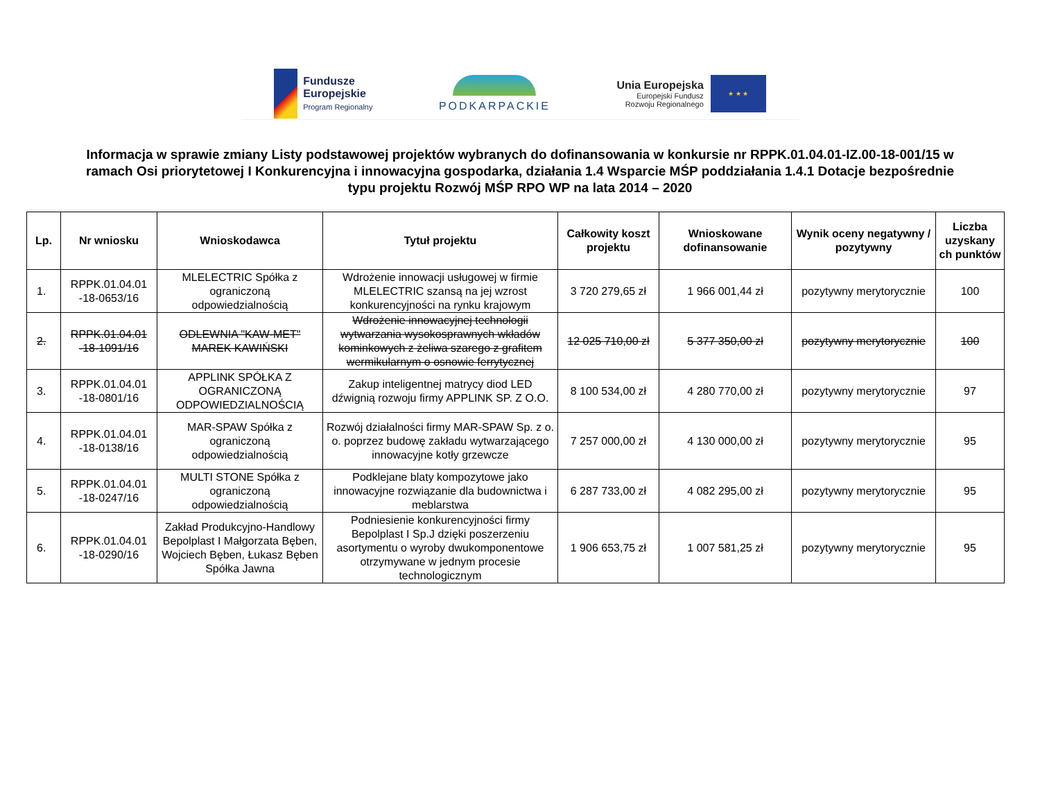Fundusze
Europejskie
Program Regionalny
PODKARPACKIE
Unia Europejska
Europejski Fundusz
Rozwoju Regionalnego
★ ★ ★
Informacja w sprawie zmiany Listy podstawowej projektów wybranych do dofinansowania w konkursie nr RPPK.01.04.01-IZ.00-18-001/15 w ramach Osi priorytetowej I Konkurencyjna i innowacyjna gospodarka, działania 1.4 Wsparcie MŚP poddziałania 1.4.1 Dotacje bezpośrednie typu projektu Rozwój MŚP RPO WP na lata 2014 – 2020
| Lp. | Nr wniosku | Wnioskodawca | Tytuł projektu | Całkowity koszt projektu | Wnioskowane dofinansowanie | Wynik oceny negatywny / pozytywny | Liczba uzyskany ch punktów |
| --- | --- | --- | --- | --- | --- | --- | --- |
| 1. | RPPK.01.04.01 -18-0653/16 | MLELECTRIC Spółka z ograniczoną odpowiedzialnością | Wdrożenie innowacji usługowej w firmie MLELECTRIC szansą na jej wzrost konkurencyjności na rynku krajowym | 3 720 279,65 zł | 1 966 001,44 zł | pozytywny merytorycznie | 100 |
| 2. | RPPK.01.04.01 -18-1091/16 | ODLEWNIA "KAW-MET" MAREK KAWIŃSKI | Wdrożenie innowacyjnej technologii wytwarzania wysokosprawnych wkładów kominkowych z żeliwa szarego z grafitem wermikularnym o osnowie ferrytycznej | 12 025 710,00 zł | 5 377 350,00 zł | pozytywny merytorycznie | 100 |
| 3. | RPPK.01.04.01 -18-0801/16 | APPLINK SPÓŁKA Z OGRANICZONĄ ODPOWIEDZIALNOŚCIĄ | Zakup inteligentnej matrycy diod LED dźwignią rozwoju firmy APPLINK SP. Z O.O. | 8 100 534,00 zł | 4 280 770,00 zł | pozytywny merytorycznie | 97 |
| 4. | RPPK.01.04.01 -18-0138/16 | MAR-SPAW Spółka z ograniczoną odpowiedzialnością | Rozwój działalności firmy MAR-SPAW Sp. z o. o. poprzez budowę zakładu wytwarzającego innowacyjne kotły grzewcze | 7 257 000,00 zł | 4 130 000,00 zł | pozytywny merytorycznie | 95 |
| 5. | RPPK.01.04.01 -18-0247/16 | MULTI STONE Spółka z ograniczoną odpowiedzialnością | Podklejane blaty kompozytowe jako innowacyjne rozwiązanie dla budownictwa i meblarstwa | 6 287 733,00 zł | 4 082 295,00 zł | pozytywny merytorycznie | 95 |
| 6. | RPPK.01.04.01 -18-0290/16 | Zakład Produkcyjno-Handlowy Bepolplast I Małgorzata Bęben, Wojciech Bęben, Łukasz Bęben Spółka Jawna | Podniesienie konkurencyjności firmy Bepolplast I Sp.J dzięki poszerzeniu asortymentu o wyroby dwukomponentowe otrzymywane w jednym procesie technologicznym | 1 906 653,75 zł | 1 007 581,25 zł | pozytywny merytorycznie | 95 |